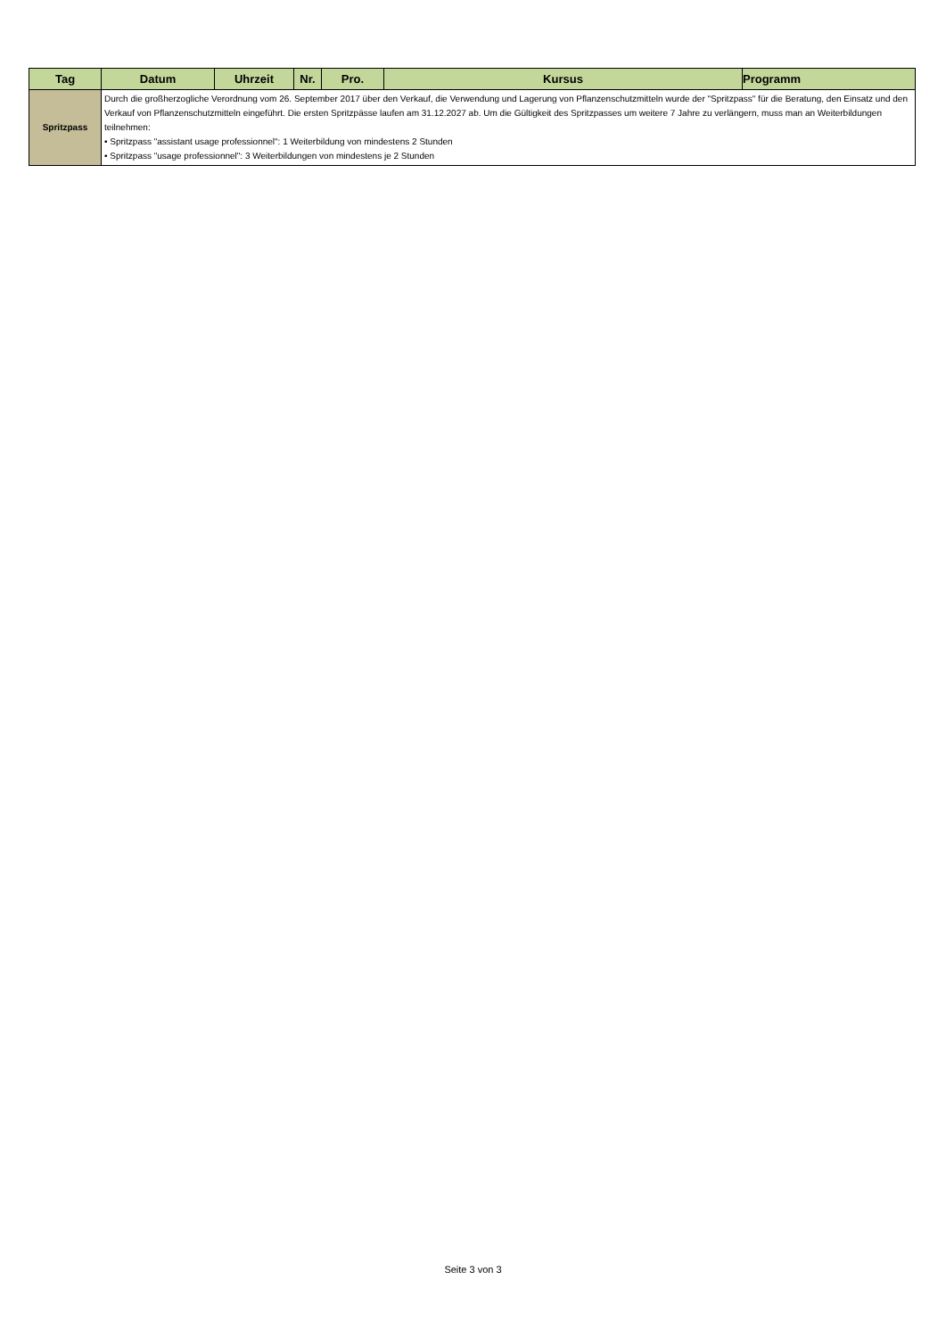| Tag | Datum | Uhrzeit | Nr. | Pro. | Kursus | Programm |
| --- | --- | --- | --- | --- | --- | --- |
| Spritzpass | Durch die großherzogliche Verordnung vom 26. September 2017 über den Verkauf, die Verwendung und Lagerung von Pflanzenschutzmitteln wurde der "Spritzpass" für die Beratung, den Einsatz und den Verkauf von Pflanzenschutzmitteln eingeführt. Die ersten Spritzpässe laufen am 31.12.2027 ab. Um die Gültigkeit des Spritzpasses um weitere 7 Jahre zu verlängern, muss man an Weiterbildungen teilnehmen: • Spritzpass "assistant usage professionnel": 1 Weiterbildung von mindestens 2 Stunden • Spritzpass "usage professionnel": 3 Weiterbildungen von mindestens je 2 Stunden | | | | | |
Seite 3 von 3